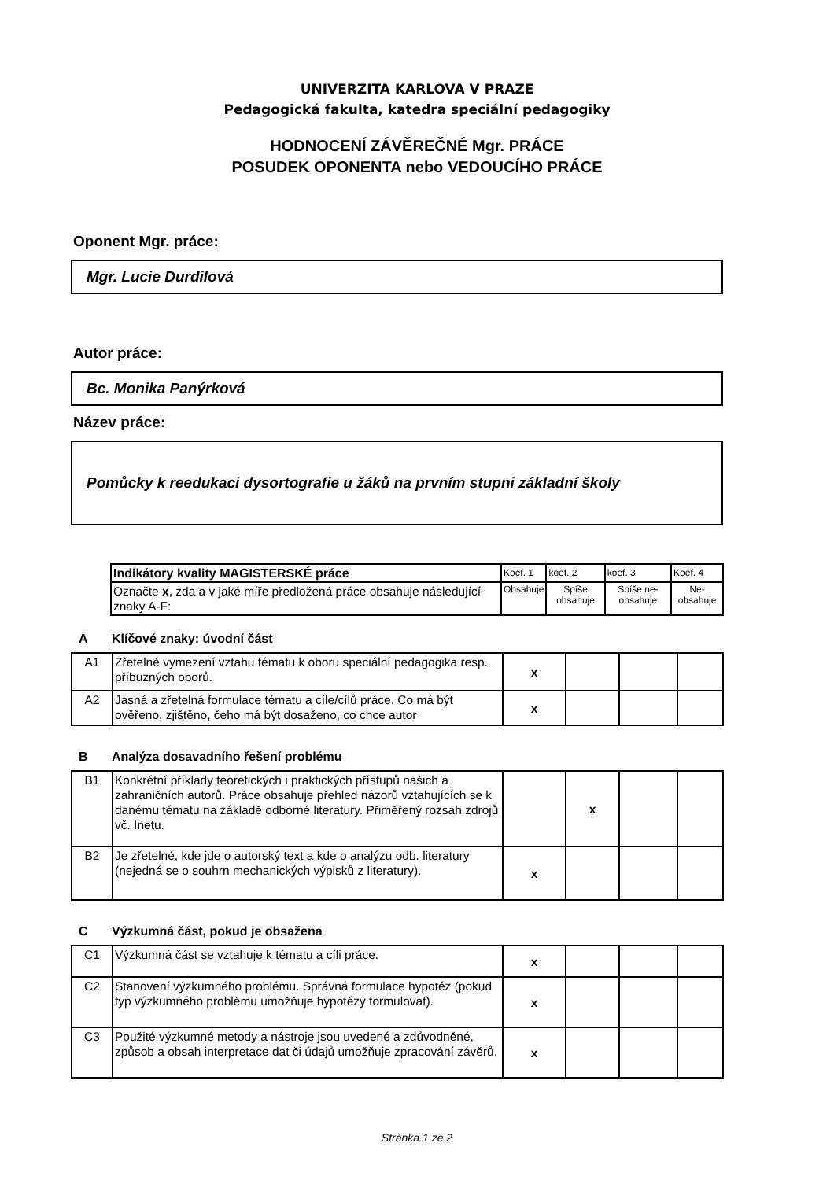UNIVERZITA KARLOVA V PRAZE
Pedagogická fakulta, katedra speciální pedagogiky
HODNOCENÍ ZÁVĚREČNÉ Mgr. PRÁCE
POSUDEK OPONENTA nebo VEDOUCÍHO PRÁCE
Oponent Mgr. práce:
Mgr. Lucie Durdilová
Autor práce:
Bc. Monika Panýrková
Název práce:
Pomůcky k reedukaci dysortografie u žáků na prvním stupni základní školy
| Indikátory kvality MAGISTERSKÉ práce | Koef. 1 | koef. 2 | koef. 3 | Koef. 4 |
| Označte x , zda a v jaké míře předložená práce obsahuje následující znaky A-F: | Obsahuje | Spíše obsahuje | Spíše ne-obsahuje | Ne-obsahuje |
A Klíčové znaky: úvodní část
| A1 | Zřetelné vymezení vztahu tématu k oboru speciální pedagogika resp. příbuzných oborů. | x | | | |
| A2 | Jasná a zřetelná formulace tématu a cíle/cílů práce. Co má být ověřeno, zjištěno, čeho má být dosaženo, co chce autor | x | | | |
B Analýza dosavadního řešení problému
| B1 | Konkrétní příklady teoretických i praktických přístupů našich a zahraničních autorů. Práce obsahuje přehled názorů vztahujících se k danému tématu na základě odborné literatury. Přiměřený rozsah zdrojů vč. Inetu. | | x | | |
| B2 | Je zřetelné, kde jde o autorský text a kde o analýzu odb. literatury (nejedná se o souhrn mechanických výpisků z literatury). | x | | | |
C Výzkumná část, pokud je obsažena
| C1 | Výzkumná část se vztahuje k tématu a cíli práce. | x | | | |
| C2 | Stanovení výzkumného problému. Správná formulace hypotéz (pokud typ výzkumného problému umožňuje hypotézy formulovat). | x | | | |
| C3 | Použité výzkumné metody a nástroje jsou uvedené a zdůvodněné, způsob a obsah interpretace dat či údajů umožňuje zpracování závěrů. | x | | | |
Stránka 1 ze 2